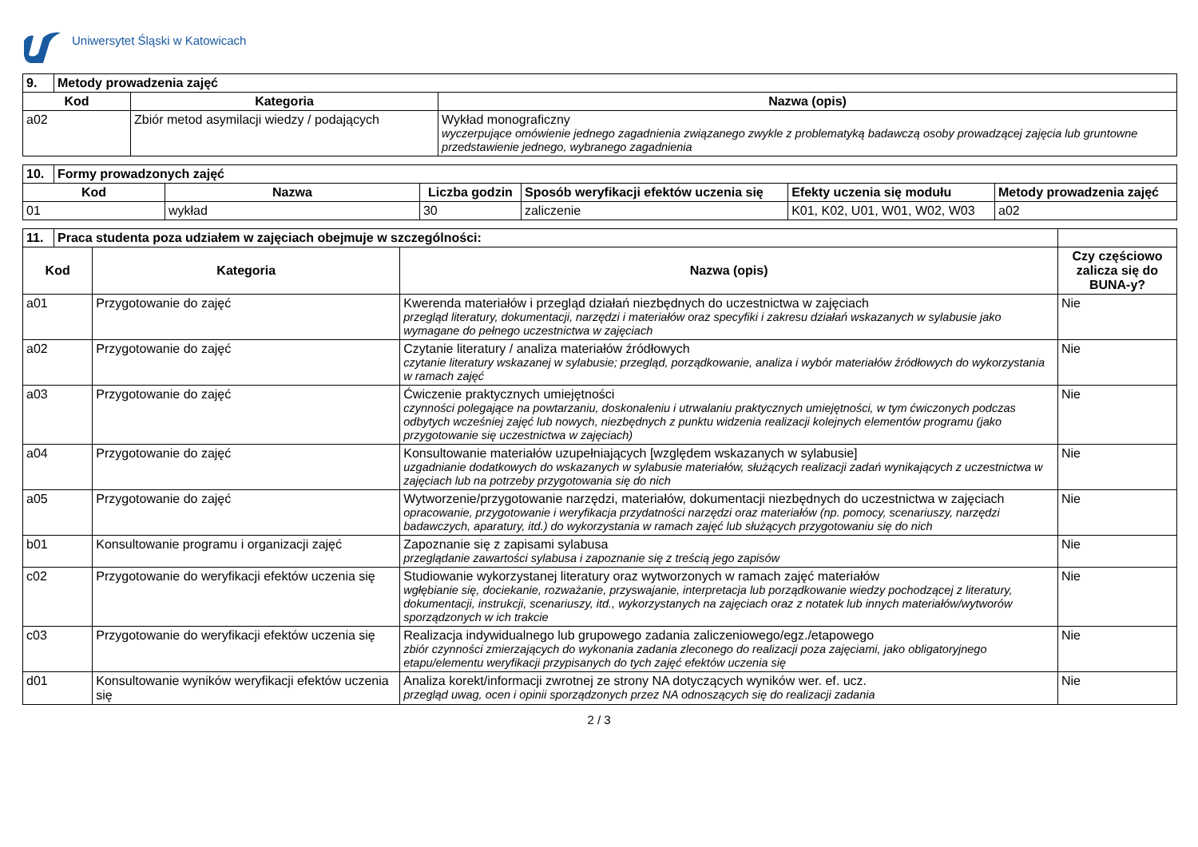Uniwersytet Śląski w Katowicach
| 9. | Metody prowadzenia zajęć | | |
| Kod | | Kategoria | Nazwa (opis) |
| a02 | | Zbiór metod asymilacji wiedzy / podających | Wykład monograficzny wyczerpujące omówienie jednego zagadnienia związanego zwykle z problematyką badawczą osoby prowadzącej zajęcia lub gruntowne przedstawienie jednego, wybranego zagadnienia |
| 10. | Formy prowadzonych zajęć | | | | | |
| Kod | | Nazwa | Liczba godzin | Sposób weryfikacji efektów uczenia się | Efekty uczenia się modułu | Metody prowadzenia zajęć |
| 01 | | wykład | 30 | zaliczenie | K01, K02, U01, W01, W02, W03 | a02 |
| 11. | Praca studenta poza udziałem w zajęciach obejmuje w szczególności: | | | |
| Kod | | Kategoria | Nazwa (opis) | Czy częściowo zalicza się do BUNA-y? |
| a01 | | Przygotowanie do zajęć | Kwerenda materiałów i przegląd działań niezbędnych do uczestnictwa w zajęciach przegląd literatury, dokumentacji, narzędzi i materiałów oraz specyfiki i zakresu działań wskazanych w sylabusie jako wymagane do pełnego uczestnictwa w zajęciach | Nie |
| a02 | | Przygotowanie do zajęć | Czytanie literatury / analiza materiałów źródłowych czytanie literatury wskazanej w sylabusie; przegląd, porządkowanie, analiza i wybór materiałów źródłowych do wykorzystania w ramach zajęć | Nie |
| a03 | | Przygotowanie do zajęć | Ćwiczenie praktycznych umiejętności czynności polegające na powtarzaniu, doskonaleniu i utrwalaniu praktycznych umiejętności, w tym ćwiczonych podczas odbytych wcześniej zajęć lub nowych, niezbędnych z punktu widzenia realizacji kolejnych elementów programu (jako przygotowanie się uczestnictwa w zajęciach) | Nie |
| a04 | | Przygotowanie do zajęć | Konsultowanie materiałów uzupełniających [względem wskazanych w sylabusie] uzgadnianie dodatkowych do wskazanych w sylabusie materiałów, służących realizacji zadań wynikających z uczestnictwa w zajęciach lub na potrzeby przygotowania się do nich | Nie |
| a05 | | Przygotowanie do zajęć | Wytworzenie/przygotowanie narzędzi, materiałów, dokumentacji niezbędnych do uczestnictwa w zajęciach opracowanie, przygotowanie i weryfikacja przydatności narzędzi oraz materiałów (np. pomocy, scenariuszy, narzędzi badawczych, aparatury, itd.) do wykorzystania w ramach zajęć lub służących przygotowaniu się do nich | Nie |
| b01 | | Konsultowanie programu i organizacji zajęć | Zapoznanie się z zapisami sylabusa przeglądanie zawartości sylabusa i zapoznanie się z treścią jego zapisów | Nie |
| c02 | | Przygotowanie do weryfikacji efektów uczenia się | Studiowanie wykorzystanej literatury oraz wytworzonych w ramach zajęć materiałów wgłębianie się, dociekanie, rozważanie, przyswajanie, interpretacja lub porządkowanie wiedzy pochodzącej z literatury, dokumentacji, instrukcji, scenariuszy, itd., wykorzystanych na zajęciach oraz z notatek lub innych materiałów/wytworów sporządzonych w ich trakcie | Nie |
| c03 | | Przygotowanie do weryfikacji efektów uczenia się | Realizacja indywidualnego lub grupowego zadania zaliczeniowego/egz./etapowego zbiór czynności zmierzających do wykonania zadania zleconego do realizacji poza zajęciami, jako obligatoryjnego etapu/elementu weryfikacji przypisanych do tych zajęć efektów uczenia się | Nie |
| d01 | | Konsultowanie wyników weryfikacji efektów uczenia się | Analiza korekt/informacji zwrotnej ze strony NA dotyczących wyników wer. ef. ucz. przegląd uwag, ocen i opinii sporządzonych przez NA odnoszących się do realizacji zadania | Nie |
2 / 3